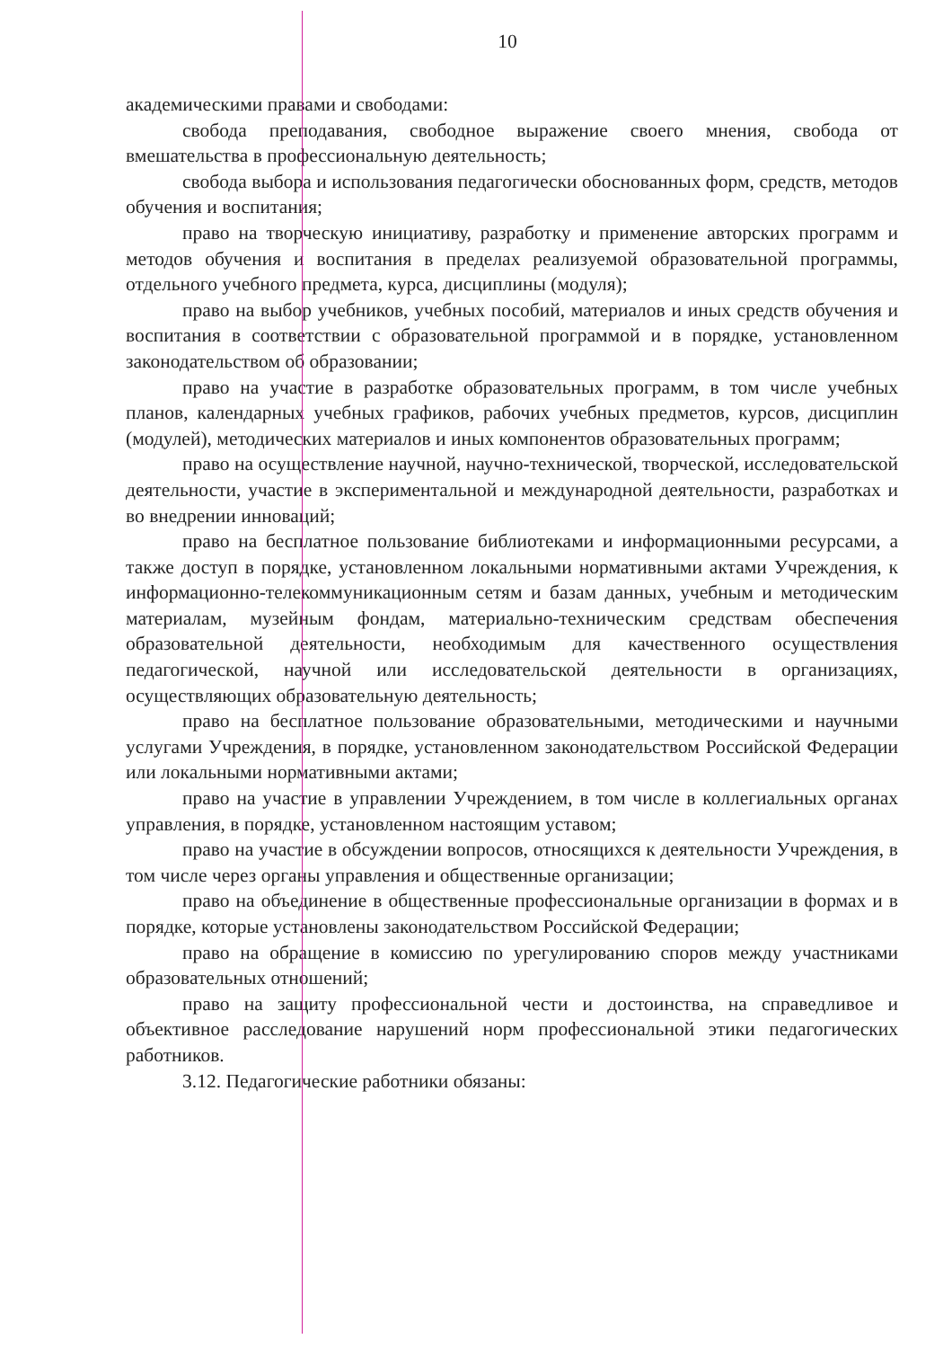10
академическими правами и свободами:
свобода преподавания, свободное выражение своего мнения, свобода от вмешательства в профессиональную деятельность;
свобода выбора и использования педагогически обоснованных форм, средств, методов обучения и воспитания;
право на творческую инициативу, разработку и применение авторских программ и методов обучения и воспитания в пределах реализуемой образовательной программы, отдельного учебного предмета, курса, дисциплины (модуля);
право на выбор учебников, учебных пособий, материалов и иных средств обучения и воспитания в соответствии с образовательной программой и в порядке, установленном законодательством об образовании;
право на участие в разработке образовательных программ, в том числе учебных планов, календарных учебных графиков, рабочих учебных предметов, курсов, дисциплин (модулей), методических материалов и иных компонентов образовательных программ;
право на осуществление научной, научно-технической, творческой, исследовательской деятельности, участие в экспериментальной и международной деятельности, разработках и во внедрении инноваций;
право на бесплатное пользование библиотеками и информационными ресурсами, а также доступ в порядке, установленном локальными нормативными актами Учреждения, к информационно-телекоммуникационным сетям и базам данных, учебным и методическим материалам, музейным фондам, материально-техническим средствам обеспечения образовательной деятельности, необходимым для качественного осуществления педагогической, научной или исследовательской деятельности в организациях, осуществляющих образовательную деятельность;
право на бесплатное пользование образовательными, методическими и научными услугами Учреждения, в порядке, установленном законодательством Российской Федерации или локальными нормативными актами;
право на участие в управлении Учреждением, в том числе в коллегиальных органах управления, в порядке, установленном настоящим уставом;
право на участие в обсуждении вопросов, относящихся к деятельности Учреждения, в том числе через органы управления и общественные организации;
право на объединение в общественные профессиональные организации в формах и в порядке, которые установлены законодательством Российской Федерации;
право на обращение в комиссию по урегулированию споров между участниками образовательных отношений;
право на защиту профессиональной чести и достоинства, на справедливое и объективное расследование нарушений норм профессиональной этики педагогических работников.
3.12. Педагогические работники обязаны: